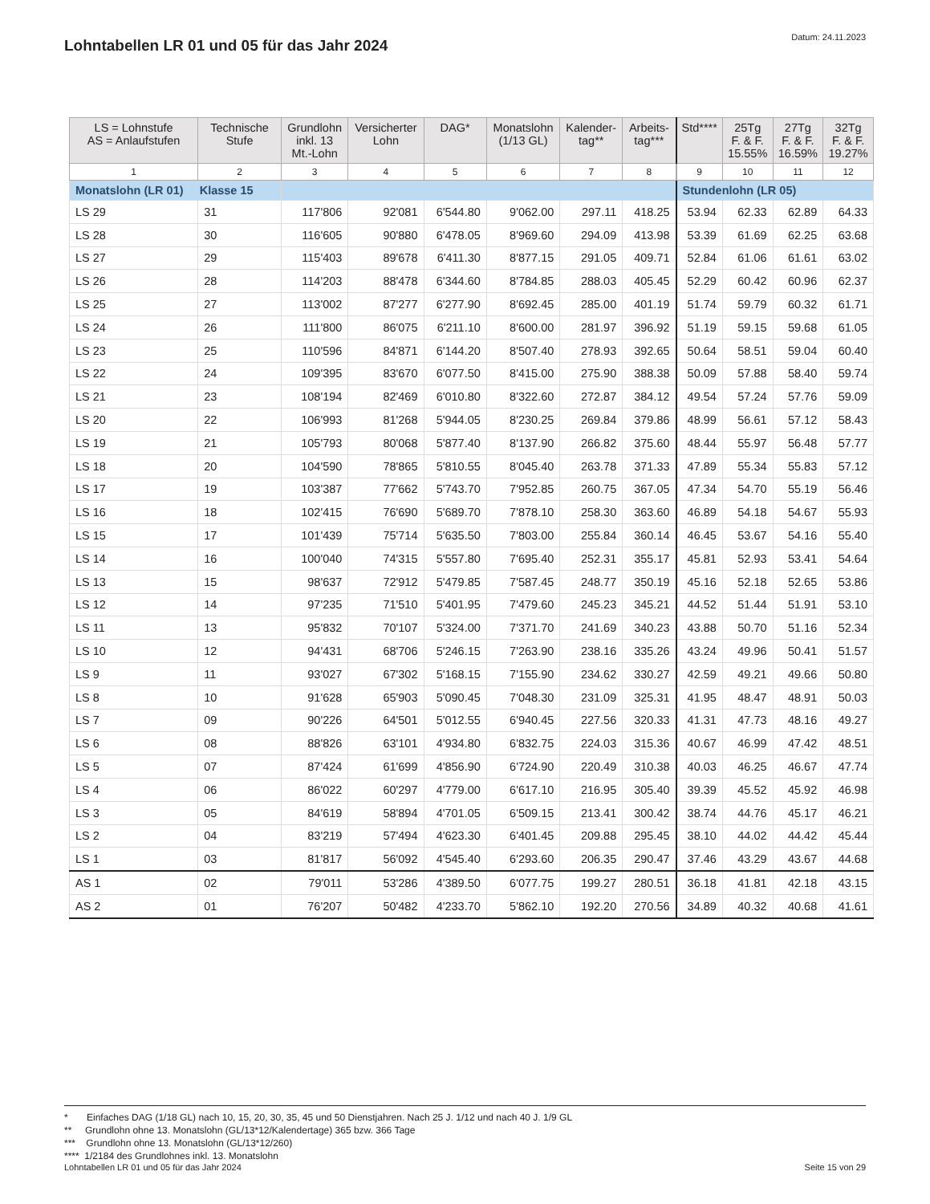Lohntabellen LR 01 und 05 für das Jahr 2024
Datum: 24.11.2023
| LS = Lohnstufe AS = Anlaufstufen | Technische Stufe | Grundlohn inkl. 13 Mt.-Lohn | Versicherter Lohn | DAG* | Monatslohn (1/13 GL) | Kalender- tag** | Arbeits- tag*** | Std**** | 25Tg F. & F. 15.55% | 27Tg F. & F. 16.59% | 32Tg F. & F. 19.27% |
| --- | --- | --- | --- | --- | --- | --- | --- | --- | --- | --- | --- |
| 1 | 2 | 3 | 4 | 5 | 6 | 7 | 8 | 9 | 10 | 11 | 12 |
| Monatslohn (LR 01) Klasse 15 | | | | | | | | Stundenlohn (LR 05) | | | |
| LS 29 | 31 | 117'806 | 92'081 | 6'544.80 | 9'062.00 | 297.11 | 418.25 | 53.94 | 62.33 | 62.89 | 64.33 |
| LS 28 | 30 | 116'605 | 90'880 | 6'478.05 | 8'969.60 | 294.09 | 413.98 | 53.39 | 61.69 | 62.25 | 63.68 |
| LS 27 | 29 | 115'403 | 89'678 | 6'411.30 | 8'877.15 | 291.05 | 409.71 | 52.84 | 61.06 | 61.61 | 63.02 |
| LS 26 | 28 | 114'203 | 88'478 | 6'344.60 | 8'784.85 | 288.03 | 405.45 | 52.29 | 60.42 | 60.96 | 62.37 |
| LS 25 | 27 | 113'002 | 87'277 | 6'277.90 | 8'692.45 | 285.00 | 401.19 | 51.74 | 59.79 | 60.32 | 61.71 |
| LS 24 | 26 | 111'800 | 86'075 | 6'211.10 | 8'600.00 | 281.97 | 396.92 | 51.19 | 59.15 | 59.68 | 61.05 |
| LS 23 | 25 | 110'596 | 84'871 | 6'144.20 | 8'507.40 | 278.93 | 392.65 | 50.64 | 58.51 | 59.04 | 60.40 |
| LS 22 | 24 | 109'395 | 83'670 | 6'077.50 | 8'415.00 | 275.90 | 388.38 | 50.09 | 57.88 | 58.40 | 59.74 |
| LS 21 | 23 | 108'194 | 82'469 | 6'010.80 | 8'322.60 | 272.87 | 384.12 | 49.54 | 57.24 | 57.76 | 59.09 |
| LS 20 | 22 | 106'993 | 81'268 | 5'944.05 | 8'230.25 | 269.84 | 379.86 | 48.99 | 56.61 | 57.12 | 58.43 |
| LS 19 | 21 | 105'793 | 80'068 | 5'877.40 | 8'137.90 | 266.82 | 375.60 | 48.44 | 55.97 | 56.48 | 57.77 |
| LS 18 | 20 | 104'590 | 78'865 | 5'810.55 | 8'045.40 | 263.78 | 371.33 | 47.89 | 55.34 | 55.83 | 57.12 |
| LS 17 | 19 | 103'387 | 77'662 | 5'743.70 | 7'952.85 | 260.75 | 367.05 | 47.34 | 54.70 | 55.19 | 56.46 |
| LS 16 | 18 | 102'415 | 76'690 | 5'689.70 | 7'878.10 | 258.30 | 363.60 | 46.89 | 54.18 | 54.67 | 55.93 |
| LS 15 | 17 | 101'439 | 75'714 | 5'635.50 | 7'803.00 | 255.84 | 360.14 | 46.45 | 53.67 | 54.16 | 55.40 |
| LS 14 | 16 | 100'040 | 74'315 | 5'557.80 | 7'695.40 | 252.31 | 355.17 | 45.81 | 52.93 | 53.41 | 54.64 |
| LS 13 | 15 | 98'637 | 72'912 | 5'479.85 | 7'587.45 | 248.77 | 350.19 | 45.16 | 52.18 | 52.65 | 53.86 |
| LS 12 | 14 | 97'235 | 71'510 | 5'401.95 | 7'479.60 | 245.23 | 345.21 | 44.52 | 51.44 | 51.91 | 53.10 |
| LS 11 | 13 | 95'832 | 70'107 | 5'324.00 | 7'371.70 | 241.69 | 340.23 | 43.88 | 50.70 | 51.16 | 52.34 |
| LS 10 | 12 | 94'431 | 68'706 | 5'246.15 | 7'263.90 | 238.16 | 335.26 | 43.24 | 49.96 | 50.41 | 51.57 |
| LS 9 | 11 | 93'027 | 67'302 | 5'168.15 | 7'155.90 | 234.62 | 330.27 | 42.59 | 49.21 | 49.66 | 50.80 |
| LS 8 | 10 | 91'628 | 65'903 | 5'090.45 | 7'048.30 | 231.09 | 325.31 | 41.95 | 48.47 | 48.91 | 50.03 |
| LS 7 | 09 | 90'226 | 64'501 | 5'012.55 | 6'940.45 | 227.56 | 320.33 | 41.31 | 47.73 | 48.16 | 49.27 |
| LS 6 | 08 | 88'826 | 63'101 | 4'934.80 | 6'832.75 | 224.03 | 315.36 | 40.67 | 46.99 | 47.42 | 48.51 |
| LS 5 | 07 | 87'424 | 61'699 | 4'856.90 | 6'724.90 | 220.49 | 310.38 | 40.03 | 46.25 | 46.67 | 47.74 |
| LS 4 | 06 | 86'022 | 60'297 | 4'779.00 | 6'617.10 | 216.95 | 305.40 | 39.39 | 45.52 | 45.92 | 46.98 |
| LS 3 | 05 | 84'619 | 58'894 | 4'701.05 | 6'509.15 | 213.41 | 300.42 | 38.74 | 44.76 | 45.17 | 46.21 |
| LS 2 | 04 | 83'219 | 57'494 | 4'623.30 | 6'401.45 | 209.88 | 295.45 | 38.10 | 44.02 | 44.42 | 45.44 |
| LS 1 | 03 | 81'817 | 56'092 | 4'545.40 | 6'293.60 | 206.35 | 290.47 | 37.46 | 43.29 | 43.67 | 44.68 |
| AS 1 | 02 | 79'011 | 53'286 | 4'389.50 | 6'077.75 | 199.27 | 280.51 | 36.18 | 41.81 | 42.18 | 43.15 |
| AS 2 | 01 | 76'207 | 50'482 | 4'233.70 | 5'862.10 | 192.20 | 270.56 | 34.89 | 40.32 | 40.68 | 41.61 |
* Einfaches DAG (1/18 GL) nach 10, 15, 20, 30, 35, 45 und 50 Dienstjahren. Nach 25 J. 1/12 und nach 40 J. 1/9 GL
** Grundlohn ohne 13. Monatslohn (GL/13*12/Kalendertage) 365 bzw. 366 Tage
*** Grundlohn ohne 13. Monatslohn (GL/13*12/260)
**** 1/2184 des Grundlohnes inkl. 13. Monatslohn
Lohntabellen LR 01 und 05 für das Jahr 2024 Seite 15 von 29